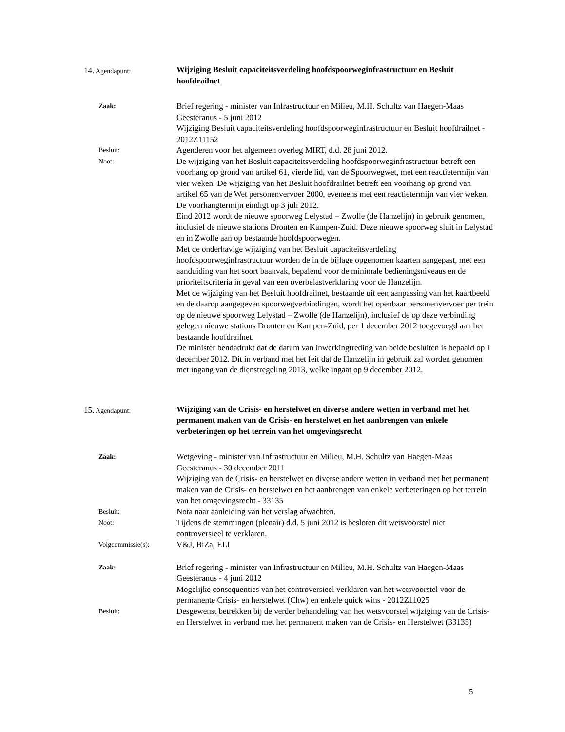14. Agendapunt:
Wijziging Besluit capaciteitsverdeling hoofdspoorweginfrastructuur en Besluit hoofdrailnet
Zaak:
Brief regering - minister van Infrastructuur en Milieu, M.H. Schultz van Haegen-Maas Geesteranus - 5 juni 2012
Wijziging Besluit capaciteitsverdeling hoofdspoorweginfrastructuur en Besluit hoofdrailnet - 2012Z11152
Besluit:
Agenderen voor het algemeen overleg MIRT, d.d. 28 juni 2012.
Noot:
De wijziging van het Besluit capaciteitsverdeling hoofdspoorweginfrastructuur betreft een voorhang op grond van artikel 61, vierde lid, van de Spoorwegwet, met een reactietermijn van vier weken. De wijziging van het Besluit hoofdrailnet betreft een voorhang op grond van artikel 65 van de Wet personenvervoer 2000, eveneens met een reactietermijn van vier weken. De voorhangtermijn eindigt op 3 juli 2012.
Eind 2012 wordt de nieuwe spoorweg Lelystad – Zwolle (de Hanzelijn) in gebruik genomen, inclusief de nieuwe stations Dronten en Kampen-Zuid. Deze nieuwe spoorweg sluit in Lelystad en in Zwolle aan op bestaande hoofdspoorwegen.
Met de onderhavige wijziging van het Besluit capaciteitsverdeling hoofdspoorweginfrastructuur worden de in de bijlage opgenomen kaarten aangepast, met een aanduiding van het soort baanvak, bepalend voor de minimale bedieningsniveaus en de prioriteitscriteria in geval van een overbelastverklaring voor de Hanzelijn.
Met de wijziging van het Besluit hoofdrailnet, bestaande uit een aanpassing van het kaartbeeld en de daarop aangegeven spoorwegverbindingen, wordt het openbaar personenvervoer per trein op de nieuwe spoorweg Lelystad – Zwolle (de Hanzelijn), inclusief de op deze verbinding gelegen nieuwe stations Dronten en Kampen-Zuid, per 1 december 2012 toegevoegd aan het bestaande hoofdrailnet.
De minister bendadrukt dat de datum van inwerkingtreding van beide besluiten is bepaald op 1 december 2012. Dit in verband met het feit dat de Hanzelijn in gebruik zal worden genomen met ingang van de dienstregeling 2013, welke ingaat op 9 december 2012.
15. Agendapunt:
Wijziging van de Crisis- en herstelwet en diverse andere wetten in verband met het permanent maken van de Crisis- en herstelwet en het aanbrengen van enkele verbeteringen op het terrein van het omgevingsrecht
Zaak:
Wetgeving - minister van Infrastructuur en Milieu, M.H. Schultz van Haegen-Maas Geesteranus - 30 december 2011
Wijziging van de Crisis- en herstelwet en diverse andere wetten in verband met het permanent maken van de Crisis- en herstelwet en het aanbrengen van enkele verbeteringen op het terrein van het omgevingsrecht - 33135
Besluit:
Nota naar aanleiding van het verslag afwachten.
Noot:
Tijdens de stemmingen (plenair) d.d. 5 juni 2012 is besloten dit wetsvoorstel niet controversieel te verklaren.
Volgcommissie(s):
V&J, BiZa, ELI
Zaak:
Brief regering - minister van Infrastructuur en Milieu, M.H. Schultz van Haegen-Maas Geesteranus - 4 juni 2012
Mogelijke consequenties van het controversieel verklaren van het wetsvoorstel voor de permanente Crisis- en herstelwet (Chw) en enkele quick wins - 2012Z11025
Besluit:
Desgewenst betrekken bij de verder behandeling van het wetsvoorstel wijziging van de Crisis- en Herstelwet in verband met het permanent maken van de Crisis- en Herstelwet (33135)
5